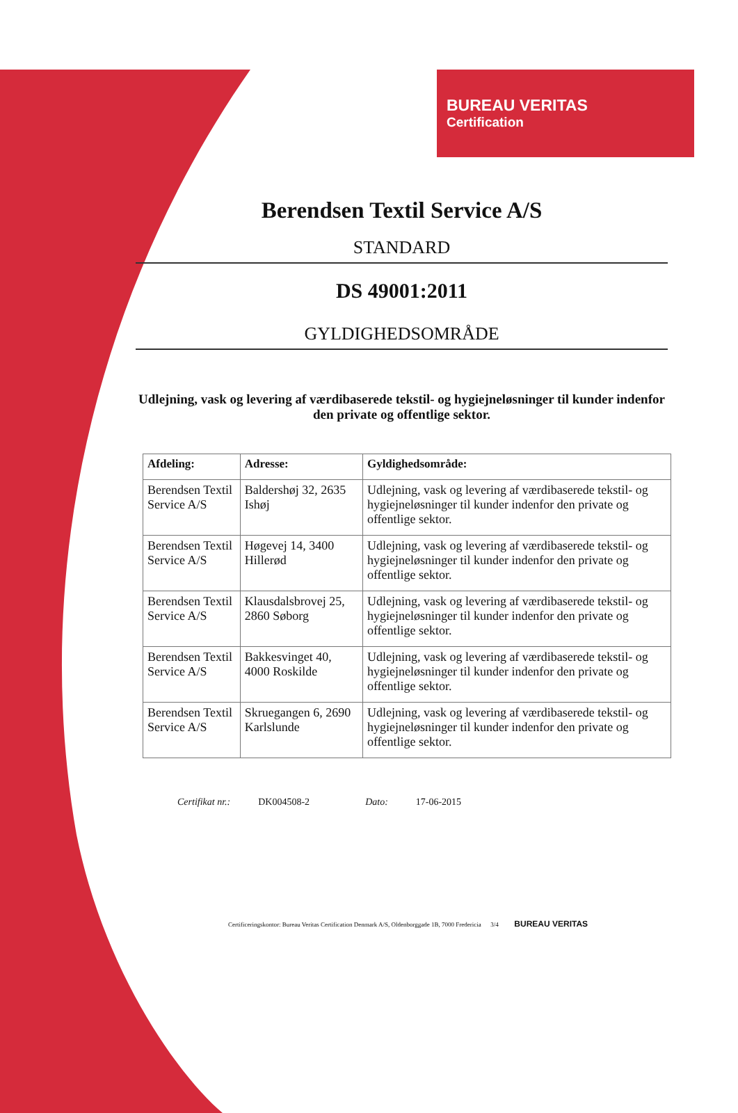BUREAU VERITAS
Certification
Berendsen Textil Service A/S
STANDARD
DS 49001:2011
GYLDIGHEDSOMRÅDE
Udlejning, vask og levering af værdibaserede tekstil- og hygiejneløsninger til kunder indenfor den private og offentlige sektor.
| Afdeling: | Adresse: | Gyldighedsområde: |
| --- | --- | --- |
| Berendsen Textil Service A/S | Baldershøj 32, 2635 Ishøj | Udlejning, vask og levering af værdibaserede tekstil- og hygiejneløsninger til kunder indenfor den private og offentlige sektor. |
| Berendsen Textil Service A/S | Høgevej 14, 3400 Hillerød | Udlejning, vask og levering af værdibaserede tekstil- og hygiejneløsninger til kunder indenfor den private og offentlige sektor. |
| Berendsen Textil Service A/S | Klausdalsbrovej 25, 2860 Søborg | Udlejning, vask og levering af værdibaserede tekstil- og hygiejneløsninger til kunder indenfor den private og offentlige sektor. |
| Berendsen Textil Service A/S | Bakkesvinget 40, 4000 Roskilde | Udlejning, vask og levering af værdibaserede tekstil- og hygiejneløsninger til kunder indenfor den private og offentlige sektor. |
| Berendsen Textil Service A/S | Skruegangen 6, 2690 Karlslunde | Udlejning, vask og levering af værdibaserede tekstil- og hygiejneløsninger til kunder indenfor den private og offentlige sektor. |
Certifikat nr.: DK004508-2 Dato: 17-06-2015
Certificeringskontor: Bureau Veritas Certification Denmark A/S, Oldenborggade 1B, 7000 Fredericia 3/4 BUREAU VERITAS